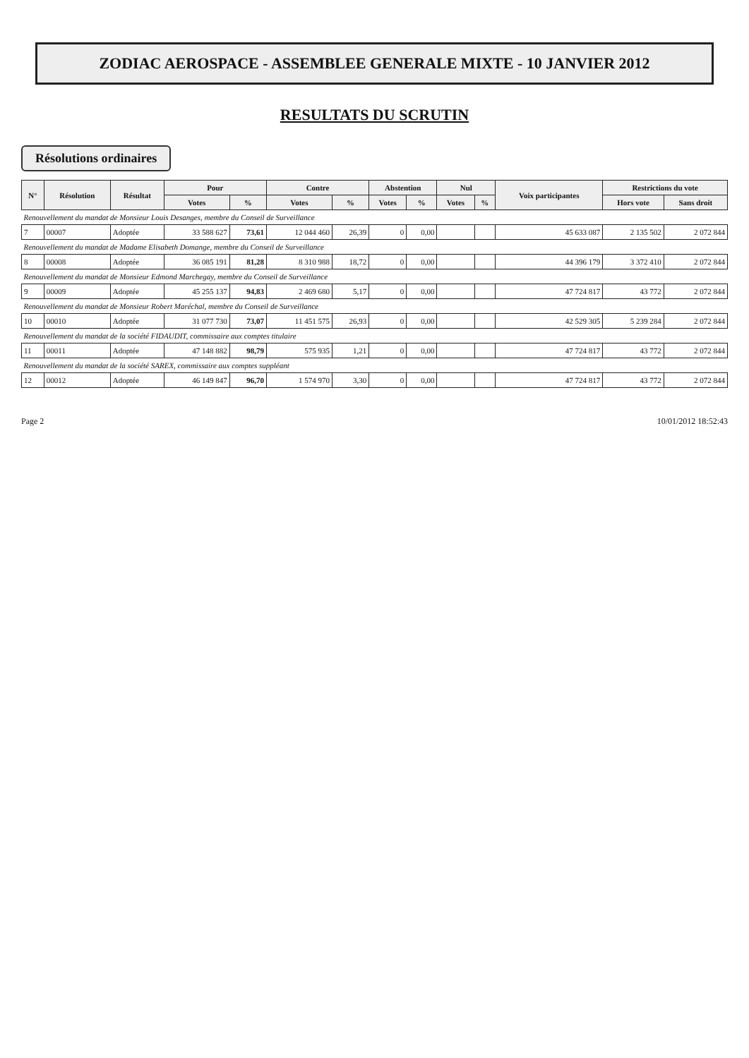ZODIAC AEROSPACE - ASSEMBLEE GENERALE MIXTE - 10 JANVIER 2012
RESULTATS DU SCRUTIN
Résolutions ordinaires
| N° | Résolution | Résultat | Pour | | Contre | | Abstention | | Nul | | Voix participantes | Restrictions du vote | |
| --- | --- | --- | --- | --- | --- | --- | --- | --- | --- | --- | --- | --- | --- |
| | | | Votes | % | Votes | % | Votes | % | Votes | % | | Hors vote | Sans droit |
| Renouvellement du mandat de Monsieur Louis Desanges, membre du Conseil de Surveillance | | | | | | | | | | | | | |
| 7 | 00007 | Adoptée | 33 588 627 | 73,61 | 12 044 460 | 26,39 | 0 | 0,00 | | | 45 633 087 | 2 135 502 | 2 072 844 |
| Renouvellement du mandat de Madame Elisabeth Domange, membre du Conseil de Surveillance | | | | | | | | | | | | | |
| 8 | 00008 | Adoptée | 36 085 191 | 81,28 | 8 310 988 | 18,72 | 0 | 0,00 | | | 44 396 179 | 3 372 410 | 2 072 844 |
| Renouvellement du mandat de Monsieur Edmond Marchegay, membre du Conseil de Surveillance | | | | | | | | | | | | | |
| 9 | 00009 | Adoptée | 45 255 137 | 94,83 | 2 469 680 | 5,17 | 0 | 0,00 | | | 47 724 817 | 43 772 | 2 072 844 |
| Renouvellement du mandat de Monsieur Robert Maréchal, membre du Conseil de Surveillance | | | | | | | | | | | | | |
| 10 | 00010 | Adoptée | 31 077 730 | 73,07 | 11 451 575 | 26,93 | 0 | 0,00 | | | 42 529 305 | 5 239 284 | 2 072 844 |
| Renouvellement du mandat de la société FIDAUDIT, commissaire aux comptes titulaire | | | | | | | | | | | | | |
| 11 | 00011 | Adoptée | 47 148 882 | 98,79 | 575 935 | 1,21 | 0 | 0,00 | | | 47 724 817 | 43 772 | 2 072 844 |
| Renouvellement du mandat de la société SAREX, commissaire aux comptes suppléant | | | | | | | | | | | | | |
| 12 | 00012 | Adoptée | 46 149 847 | 96,70 | 1 574 970 | 3,30 | 0 | 0,00 | | | 47 724 817 | 43 772 | 2 072 844 |
Page 2 10/01/2012 18:52:43